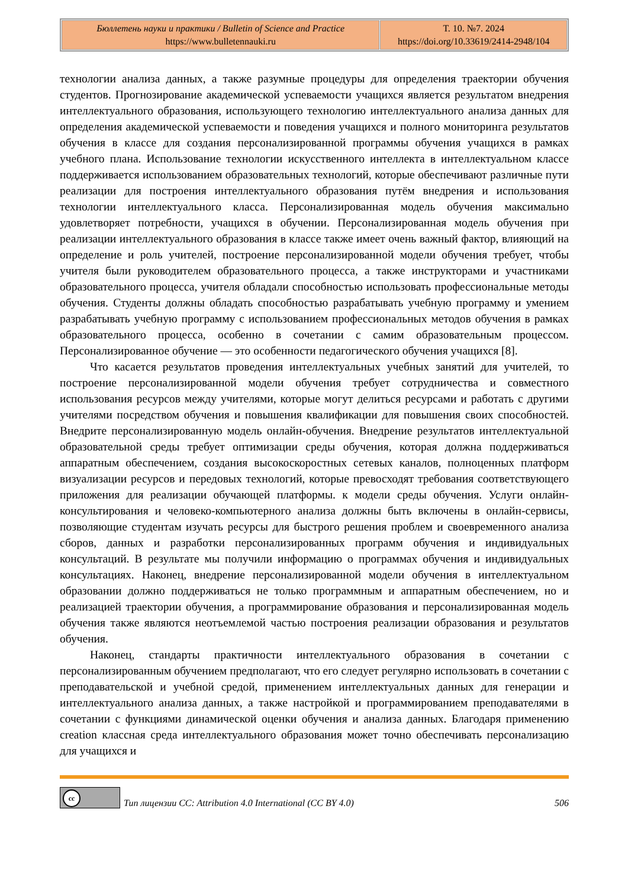| Бюллетень науки и практики / Bulletin of Science and Practice https://www.bulletennauki.ru | Т. 10. №7. 2024 https://doi.org/10.33619/2414-2948/104 |
технологии анализа данных, а также разумные процедуры для определения траектории обучения студентов. Прогнозирование академической успеваемости учащихся является результатом внедрения интеллектуального образования, использующего технологию интеллектуального анализа данных для определения академической успеваемости и поведения учащихся и полного мониторинга результатов обучения в классе для создания персонализированной программы обучения учащихся в рамках учебного плана. Использование технологии искусственного интеллекта в интеллектуальном классе поддерживается использованием образовательных технологий, которые обеспечивают различные пути реализации для построения интеллектуального образования путём внедрения и использования технологии интеллектуального класса. Персонализированная модель обучения максимально удовлетворяет потребности, учащихся в обучении. Персонализированная модель обучения при реализации интеллектуального образования в классе также имеет очень важный фактор, влияющий на определение и роль учителей, построение персонализированной модели обучения требует, чтобы учителя были руководителем образовательного процесса, а также инструкторами и участниками образовательного процесса, учителя обладали способностью использовать профессиональные методы обучения. Студенты должны обладать способностью разрабатывать учебную программу и умением разрабатывать учебную программу с использованием профессиональных методов обучения в рамках образовательного процесса, особенно в сочетании с самим образовательным процессом. Персонализированное обучение — это особенности педагогического обучения учащихся [8].
Что касается результатов проведения интеллектуальных учебных занятий для учителей, то построение персонализированной модели обучения требует сотрудничества и совместного использования ресурсов между учителями, которые могут делиться ресурсами и работать с другими учителями посредством обучения и повышения квалификации для повышения своих способностей. Внедрите персонализированную модель онлайн-обучения. Внедрение результатов интеллектуальной образовательной среды требует оптимизации среды обучения, которая должна поддерживаться аппаратным обеспечением, создания высокоскоростных сетевых каналов, полноценных платформ визуализации ресурсов и передовых технологий, которые превосходят требования соответствующего приложения для реализации обучающей платформы. к модели среды обучения. Услуги онлайн-консультирования и человеко-компьютерного анализа должны быть включены в онлайн-сервисы, позволяющие студентам изучать ресурсы для быстрого решения проблем и своевременного анализа сборов, данных и разработки персонализированных программ обучения и индивидуальных консультаций. В результате мы получили информацию о программах обучения и индивидуальных консультациях. Наконец, внедрение персонализированной модели обучения в интеллектуальном образовании должно поддерживаться не только программным и аппаратным обеспечением, но и реализацией траектории обучения, а программирование образования и персонализированная модель обучения также являются неотъемлемой частью построения реализации образования и результатов обучения.
Наконец, стандарты практичности интеллектуального образования в сочетании с персонализированным обучением предполагают, что его следует регулярно использовать в сочетании с преподавательской и учебной средой, применением интеллектуальных данных для генерации и интеллектуального анализа данных, а также настройкой и программированием преподавателями в сочетании с функциями динамической оценки обучения и анализа данных. Благодаря применению creation классная среда интеллектуального образования может точно обеспечивать персонализацию для учащихся и
cc
Тип лицензии CC: Attribution 4.0 International (CC BY 4.0)
506